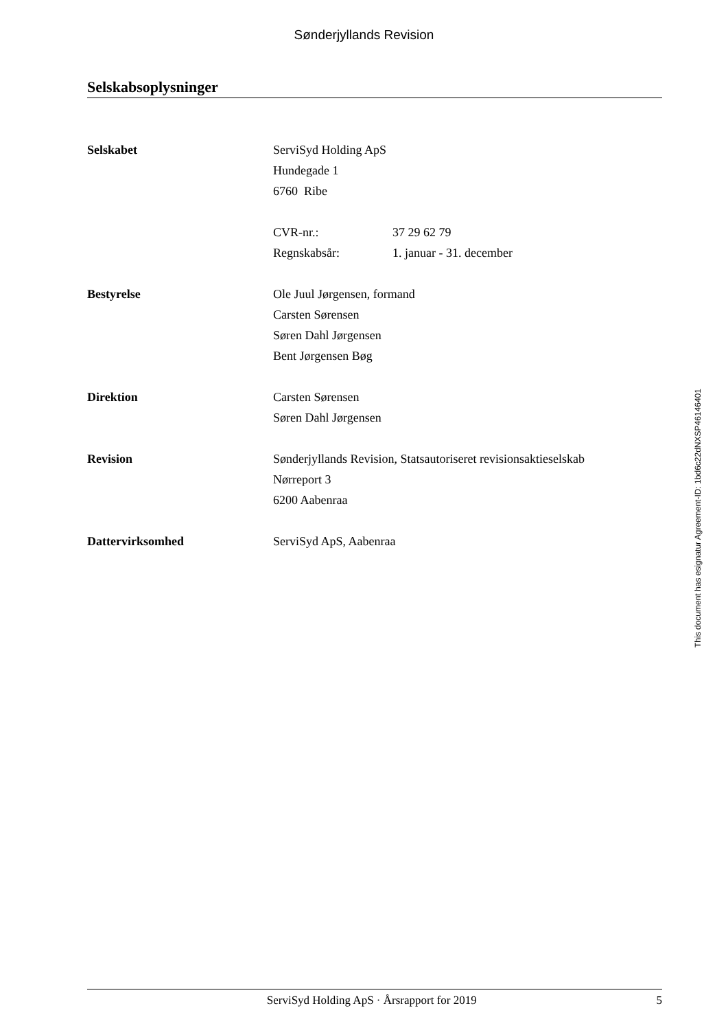Sønderjyllands Revision
Selskabsoplysninger
Selskabet ServiSyd Holding ApS
Hundegade 1
6760 Ribe
CVR-nr.: 37 29 62 79
Regnskabsår: 1. januar - 31. december
Bestyrelse Ole Juul Jørgensen, formand
Carsten Sørensen
Søren Dahl Jørgensen
Bent Jørgensen Bøg
Direktion Carsten Sørensen
Søren Dahl Jørgensen
Revision Sønderjyllands Revision, Statsautoriseret revisionsaktieselskab
Nørreport 3
6200 Aabenraa
Dattervirksomhed ServiSyd ApS, Aabenraa
This document has esignatur Agreement-ID: 1bd6c22dNXSP46146401
ServiSyd Holding ApS · Årsrapport for 2019 5